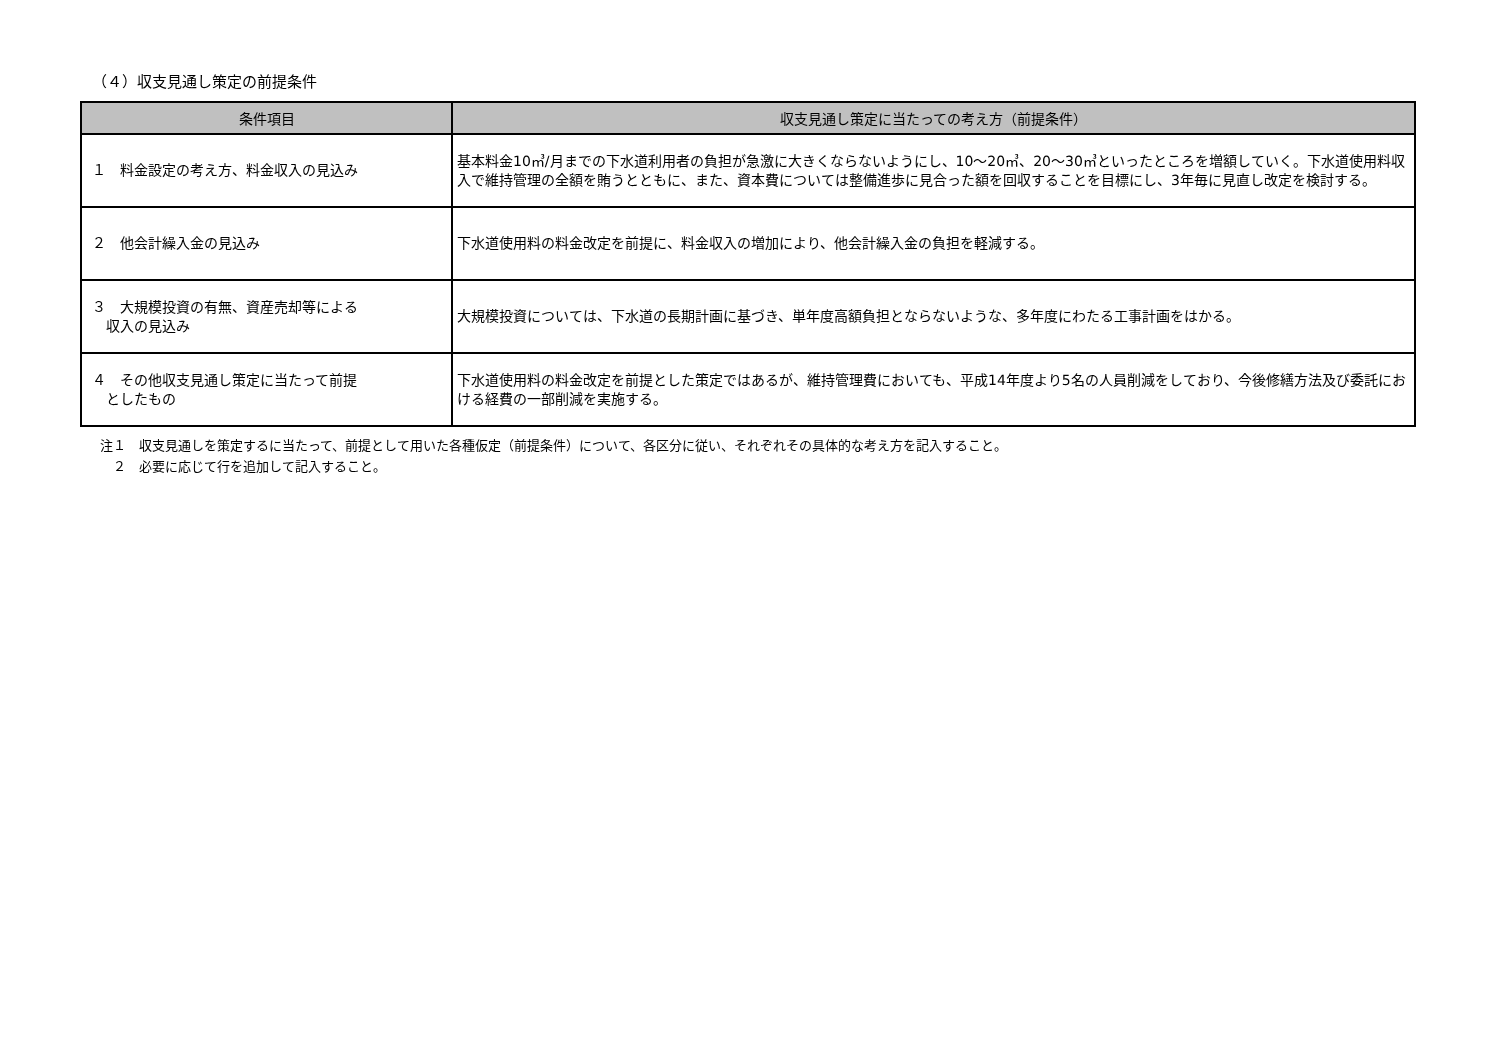（４）収支見通し策定の前提条件
| 条件項目 | 収支見通し策定に当たっての考え方（前提条件） |
| --- | --- |
| １ 料金設定の考え方、料金収入の見込み | 基本料金10㎥/月までの下水道利用者の負担が急激に大きくならないようにし、10～20㎥、20～30㎥といったところを増額していく。下水道使用料収入で維持管理の全額を賄うとともに、また、資本費については整備進歩に見合った額を回収することを目標にし、3年毎に見直し改定を検討する。 |
| ２ 他会計繰入金の見込み | 下水道使用料の料金改定を前提に、料金収入の増加により、他会計繰入金の負担を軽減する。 |
| ３ 大規模投資の有無、資産売却等による 収入の見込み | 大規模投資については、下水道の長期計画に基づき、単年度高額負担とならないような、多年度にわたる工事計画をはかる。 |
| ４ その他収支見通し策定に当たって前提 としたもの | 下水道使用料の料金改定を前提とした策定ではあるが、維持管理費においても、平成14年度より5名の人員削減をしており、今後修繕方法及び委託における経費の一部削減を実施する。 |
注１　収支見通しを策定するに当たって、前提として用いた各種仮定（前提条件）について、各区分に従い、それぞれその具体的な考え方を記入すること。
　２　必要に応じて行を追加して記入すること。